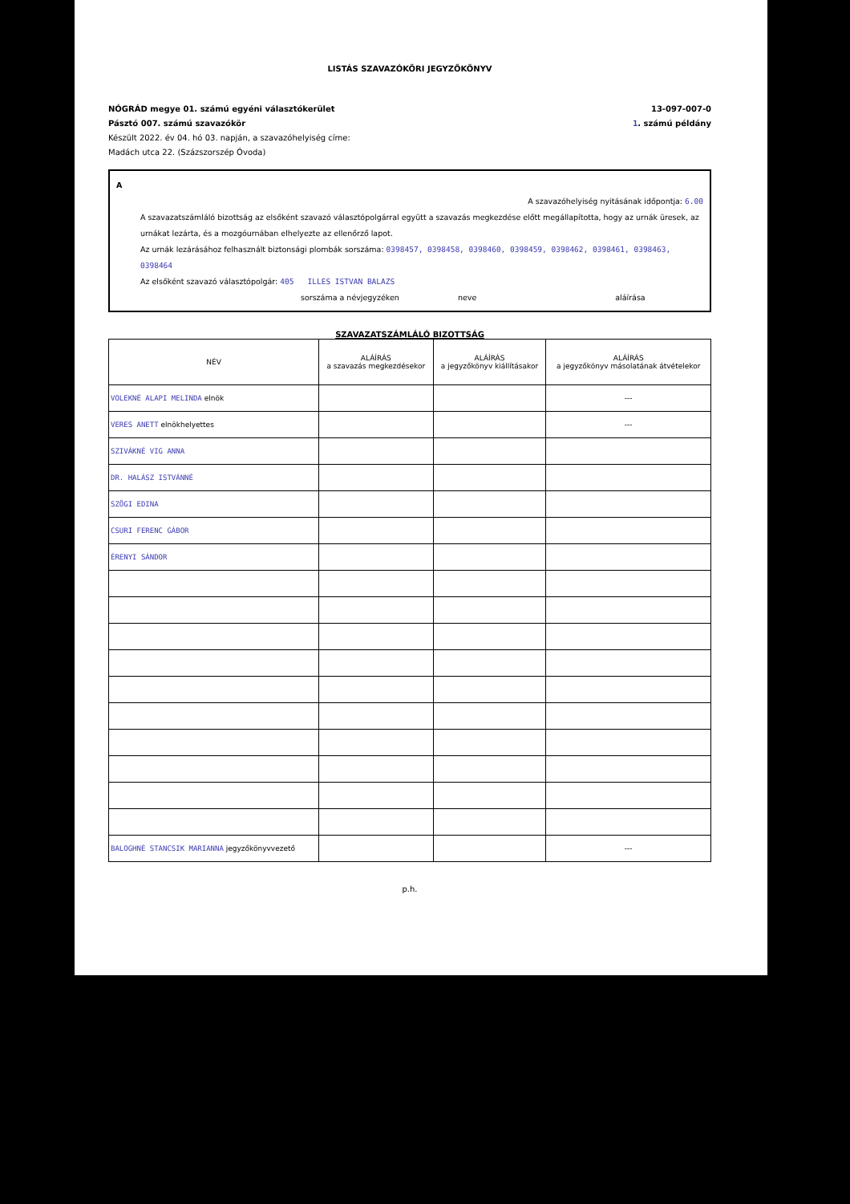LISTÁS SZAVAZÓKÖRI JEGYZŐKÖNYV
NÓGRÁD megye 01. számú egyéni választókerület 13-097-007-0
Pásztó 007. számú szavazókör 1. számú példány
Készült 2022. év 04. hó 03. napján, a szavazóhelyiség címe:
Madách utca 22. (Százszorszép Óvoda)
A
A szavazóhelyiség nyitásának időpontja: 6.00
A szavazatszámláló bizottság az elsőként szavazó választópolgárral együtt a szavazás megkezdése előtt megállapította, hogy az urnák üresek, az urnákat lezárta, és a mozgóurnában elhelyezte az ellenőrző lapot.
Az urnák lezárásához felhasznált biztonsági plombák sorszáma: 0398457, 0398458, 0398460, 0398459, 0398462, 0398461, 0398463, 0398464
Az elsőként szavazó választópolgár: 405 ILLES ISTVAN BALAZS
sorszáma a névjegyzéken neve aláírása
SZAVAZATSZÁMLÁLÓ BIZOTTSÁG
| NÉV | ALÁÍRÁS a szavazás megkezdésekor | ALÁÍRÁS a jegyzőkönyv kiállításakor | ALÁÍRÁS a jegyzőkönyv másolatának átvételekor |
| --- | --- | --- | --- |
| VOLEKNÉ ALAPI MELINDA elnök | | | --- |
| VERES ANETT elnökhelyettes | | | --- |
| SZIVÁKNÉ VIG ANNA | | | |
| DR. HALÁSZ ISTVÁNNÉ | | | |
| SZÖGI EDINA | | | |
| CSURI FERENC GÁBOR | | | |
| ÉRENYI SÁNDOR | | | |
| BALOGHNÉ STANCSIK MARIANNA jegyzőkönyvvezető | | | --- |
p.h.